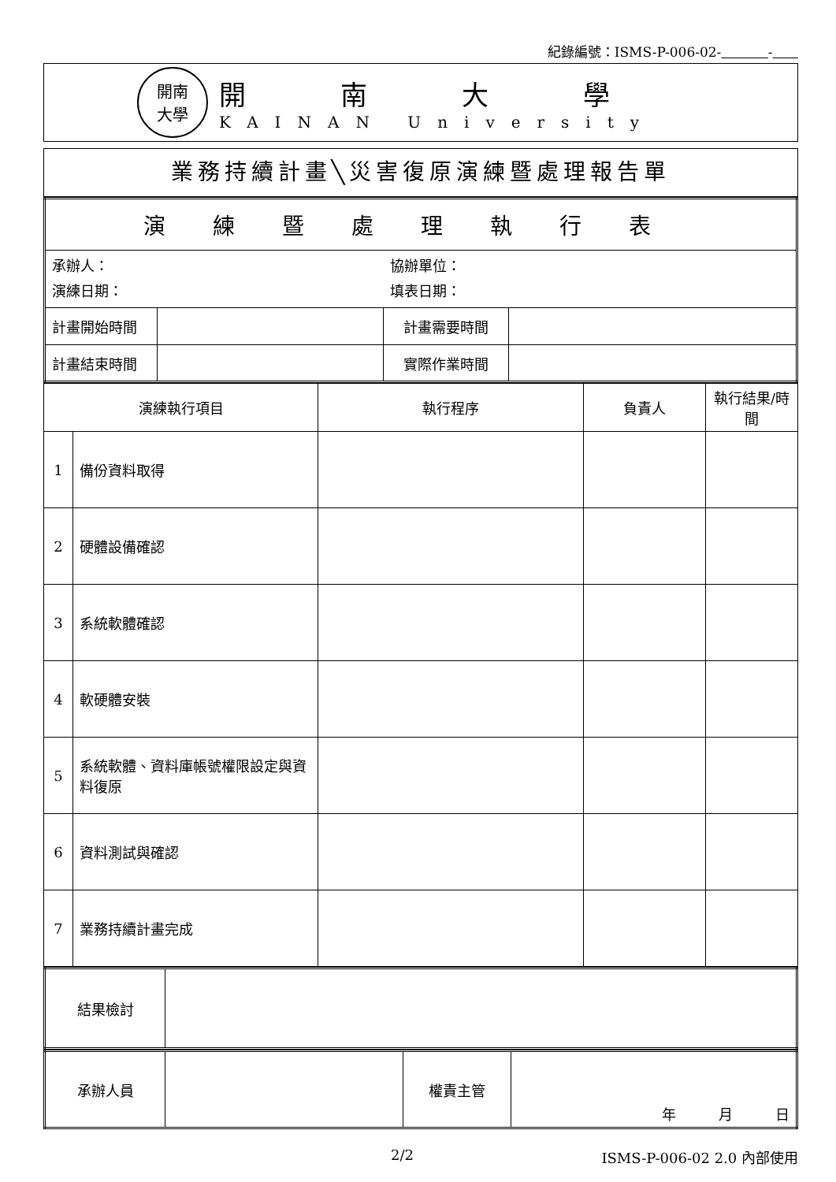紀錄編號：ISMS-P-006-02- -
開南
大學
開南大學
KAINAN University
業務持續計畫╲災害復原演練暨處理報告單
| 演練暨處理執行表 | | | |
| 承辦人： 演練日期： | | 協辦單位： 填表日期： | |
| 計畫開始時間 | | 計畫需要時間 | |
| 計畫結束時間 | | 實際作業時間 | |
| 演練執行項目 | | 執行程序 | 負責人 | 執行結果/時間 |
| 1 | 備份資料取得 | | | |
| 2 | 硬體設備確認 | | | |
| 3 | 系統軟體確認 | | | |
| 4 | 軟硬體安裝 | | | |
| 5 | 系統軟體、資料庫帳號權限設定與資料復原 | | | |
| 6 | 資料測試與確認 | | | |
| 7 | 業務持續計畫完成 | | | |
| 結果檢討 | |
| 承辦人員 | | 權責主管 | 年 月 日 |
2/2 ISMS-P-006-02 2.0 內部使用